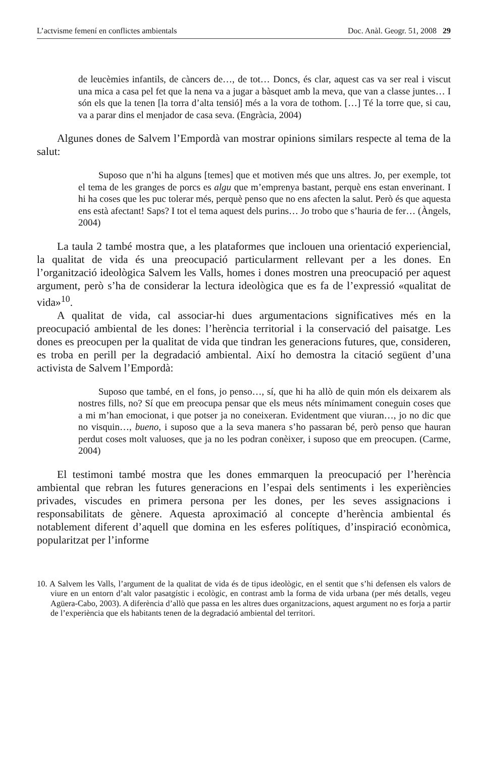L’actvisme femení en conflictes ambientals Doc. Anàl. Geogr. 51, 2008 29
de leucèmies infantils, de càncers de…, de tot… Doncs, és clar, aquest cas va ser real i viscut una mica a casa pel fet que la nena va a jugar a bàsquet amb la meva, que van a classe juntes… I són els que la tenen [la torra d’alta tensió] més a la vora de tothom. […] Té la torre que, si cau, va a parar dins el menjador de casa seva. (Engràcia, 2004)
Algunes dones de Salvem l’Empordà van mostrar opinions similars respecte al tema de la salut:
Suposo que n’hi ha alguns [temes] que et motiven més que uns altres. Jo, per exemple, tot el tema de les granges de porcs es algu que m’emprenya bastant, perquè ens estan enverinant. I hi ha coses que les puc tolerar més, perquè penso que no ens afecten la salut. Però és que aquesta ens està afectant! Saps? I tot el tema aquest dels purins… Jo trobo que s’hauria de fer… (Àngels, 2004)
La taula 2 també mostra que, a les plataformes que inclouen una orientació experiencial, la qualitat de vida és una preocupació particularment rellevant per a les dones. En l’organització ideològica Salvem les Valls, homes i dones mostren una preocupació per aquest argument, però s’ha de considerar la lectura ideològica que es fa de l’expressió «qualitat de vida»<sup>10</sup>.
A qualitat de vida, cal associar-hi dues argumentacions significatives més en la preocupació ambiental de les dones: l’herència territorial i la conservació del paisatge. Les dones es preocupen per la qualitat de vida que tindran les generacions futures, que, consideren, es troba en perill per la degradació ambiental. Així ho demostra la citació següent d’una activista de Salvem l’Empordà:
Suposo que també, en el fons, jo penso…, sí, que hi ha allò de quin món els deixarem als nostres fills, no? Sí que em preocupa pensar que els meus néts mínimament coneguin coses que a mi m’han emocionat, i que potser ja no coneixeran. Evidentment que viuran…, jo no dic que no visquin…, bueno, i suposo que a la seva manera s’ho passaran bé, però penso que hauran perdut coses molt valuoses, que ja no les podran conèixer, i suposo que em preocupen. (Carme, 2004)
El testimoni també mostra que les dones emmarquen la preocupació per l’herència ambiental que rebran les futures generacions en l’espai dels sentiments i les experiències privades, viscudes en primera persona per les dones, per les seves assignacions i responsabilitats de gènere. Aquesta aproximació al concepte d’herència ambiental és notablement diferent d’aquell que domina en les esferes polítiques, d’inspiració econòmica, popularitzat per l’informe
10. A Salvem les Valls, l’argument de la qualitat de vida és de tipus ideològic, en el sentit que s’hi defensen els valors de viure en un entorn d’alt valor pasatgístic i ecològic, en contrast amb la forma de vida urbana (per més detalls, vegeu Agüera-Cabo, 2003). A diferència d’allò que passa en les altres dues organitzacions, aquest argument no es forja a partir de l’experiència que els habitants tenen de la degradació ambiental del territori.